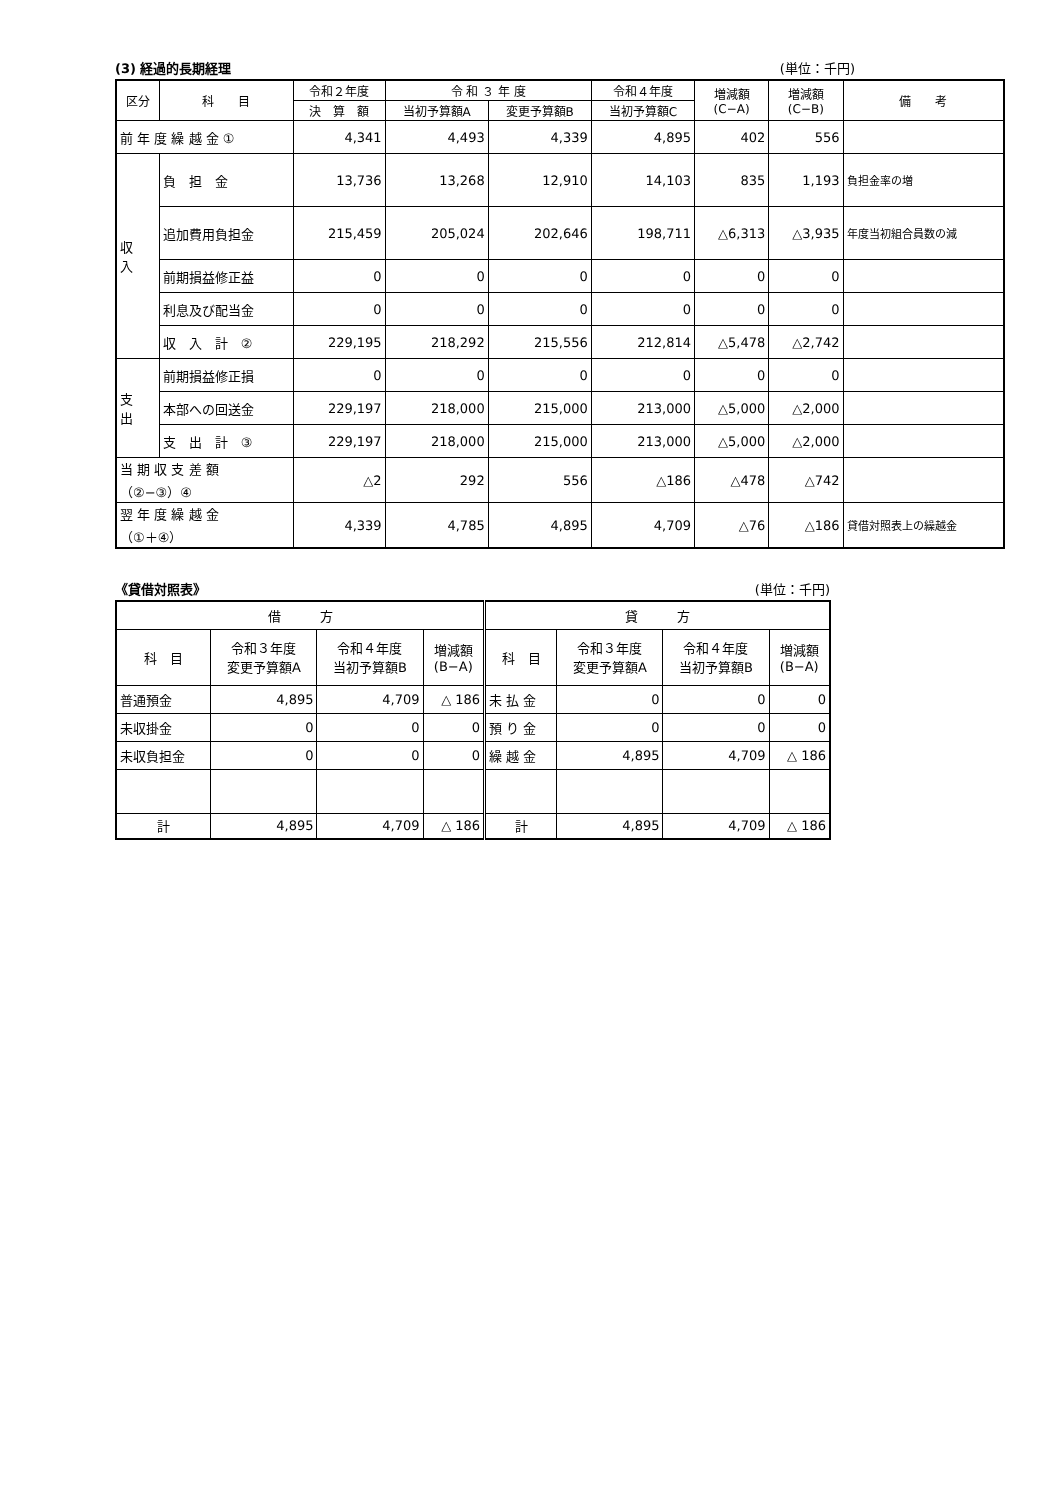(3) 経過的長期経理 (単位：千円)
| 区分 | 科 目 | 令和２年度 | 令 和 ３ 年 度 | | 令和４年度 | 増減額 (C−A) | 増減額 (C−B) | 備 考 |
| --- | --- | --- | --- | --- | --- | --- | --- | --- |
| | | 決 算 額 | 当初予算額A | 変更予算額B | 当初予算額C | | | |
| 前 年 度 繰 越 金 ① | | 4,341 | 4,493 | 4,339 | 4,895 | 402 | 556 | |
| 収 入 | 負 担 金 | 13,736 | 13,268 | 12,910 | 14,103 | 835 | 1,193 | 負担金率の増 |
| | 追加費用負担金 | 215,459 | 205,024 | 202,646 | 198,711 | △6,313 | △3,935 | 年度当初組合員数の減 |
| | 前期損益修正益 | 0 | 0 | 0 | 0 | 0 | 0 | |
| | 利息及び配当金 | 0 | 0 | 0 | 0 | 0 | 0 | |
| | 収 入 計 ② | 229,195 | 218,292 | 215,556 | 212,814 | △5,478 | △2,742 | |
| 支 出 | 前期損益修正損 | 0 | 0 | 0 | 0 | 0 | 0 | |
| | 本部への回送金 | 229,197 | 218,000 | 215,000 | 213,000 | △5,000 | △2,000 | |
| | 支 出 計 ③ | 229,197 | 218,000 | 215,000 | 213,000 | △5,000 | △2,000 | |
| 当 期 収 支 差 額 （②−③）④ | | △2 | 292 | 556 | △186 | △478 | △742 | |
| 翌 年 度 繰 越 金 （①＋④） | | 4,339 | 4,785 | 4,895 | 4,709 | △76 | △186 | 貸借対照表上の繰越金 |
《貸借対照表》 (単位：千円)
| 借 方 | | | | 貸 方 | | | |
| --- | --- | --- | --- | --- | --- | --- | --- |
| 科 目 | 令和３年度 変更予算額A | 令和４年度 当初予算額B | 増減額 (B−A) | 科 目 | 令和３年度 変更予算額A | 令和４年度 当初予算額B | 増減額 (B−A) |
| 普通預金 | 4,895 | 4,709 | △ 186 | 未 払 金 | 0 | 0 | 0 |
| 未収掛金 | 0 | 0 | 0 | 預 り 金 | 0 | 0 | 0 |
| 未収負担金 | 0 | 0 | 0 | 繰 越 金 | 4,895 | 4,709 | △ 186 |
| 計 | 4,895 | 4,709 | △ 186 | 計 | 4,895 | 4,709 | △ 186 |